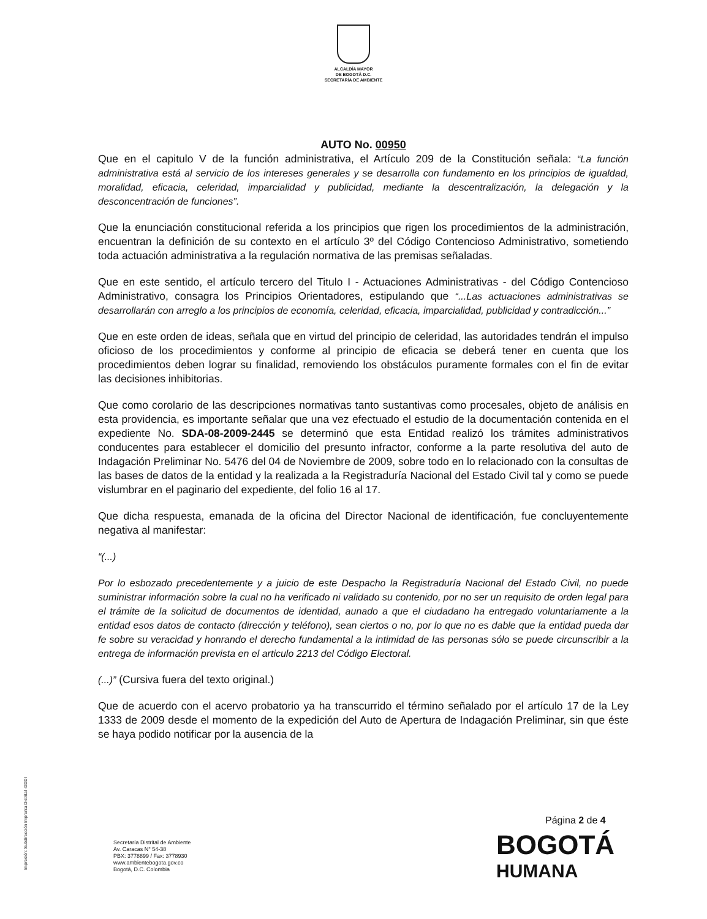ALCALDÍA MAYOR
DE BOGOTÁ D.C.
SECRETARÍA DE AMBIENTE
AUTO No. 00950
Que en el capitulo V de la función administrativa, el Artículo 209 de la Constitución señala: “La función administrativa está al servicio de los intereses generales y se desarrolla con fundamento en los principios de igualdad, moralidad, eficacia, celeridad, imparcialidad y publicidad, mediante la descentralización, la delegación y la desconcentración de funciones”.
Que la enunciación constitucional referida a los principios que rigen los procedimientos de la administración, encuentran la definición de su contexto en el artículo 3º del Código Contencioso Administrativo, sometiendo toda actuación administrativa a la regulación normativa de las premisas señaladas.
Que en este sentido, el artículo tercero del Titulo I - Actuaciones Administrativas - del Código Contencioso Administrativo, consagra los Principios Orientadores, estipulando que “...Las actuaciones administrativas se desarrollarán con arreglo a los principios de economía, celeridad, eficacia, imparcialidad, publicidad y contradicción...”
Que en este orden de ideas, señala que en virtud del principio de celeridad, las autoridades tendrán el impulso oficioso de los procedimientos y conforme al principio de eficacia se deberá tener en cuenta que los procedimientos deben lograr su finalidad, removiendo los obstáculos puramente formales con el fin de evitar las decisiones inhibitorias.
Que como corolario de las descripciones normativas tanto sustantivas como procesales, objeto de análisis en esta providencia, es importante señalar que una vez efectuado el estudio de la documentación contenida en el expediente No. SDA-08-2009-2445 se determinó que esta Entidad realizó los trámites administrativos conducentes para establecer el domicilio del presunto infractor, conforme a la parte resolutiva del auto de Indagación Preliminar No. 5476 del 04 de Noviembre de 2009, sobre todo en lo relacionado con la consultas de las bases de datos de la entidad y la realizada a la Registraduría Nacional del Estado Civil tal y como se puede vislumbrar en el paginario del expediente, del folio 16 al 17.
Que dicha respuesta, emanada de la oficina del Director Nacional de identificación, fue concluyentemente negativa al manifestar:
“(...)
Por lo esbozado precedentemente y a juicio de este Despacho la Registraduría Nacional del Estado Civil, no puede suministrar información sobre la cual no ha verificado ni validado su contenido, por no ser un requisito de orden legal para el trámite de la solicitud de documentos de identidad, aunado a que el ciudadano ha entregado voluntariamente a la entidad esos datos de contacto (dirección y teléfono), sean ciertos o no, por lo que no es dable que la entidad pueda dar fe sobre su veracidad y honrando el derecho fundamental a la intimidad de las personas sólo se puede circunscribir a la entrega de información prevista en el articulo 2213 del Código Electoral.
(...)” (Cursiva fuera del texto original.)
Que de acuerdo con el acervo probatorio ya ha transcurrido el término señalado por el artículo 17 de la Ley 1333 de 2009 desde el momento de la expedición del Auto de Apertura de Indagación Preliminar, sin que éste se haya podido notificar por la ausencia de la
Impresión: Subdirección Imprenta Distrital -DDDI
Página 2 de 4
Secretaría Distrital de Ambiente
Av. Caracas N° 54-38
PBX: 3778899 / Fax: 3778930
www.ambientebogota.gov.co
Bogotá, D.C. Colombia
BOGOTÁ
HUMANA